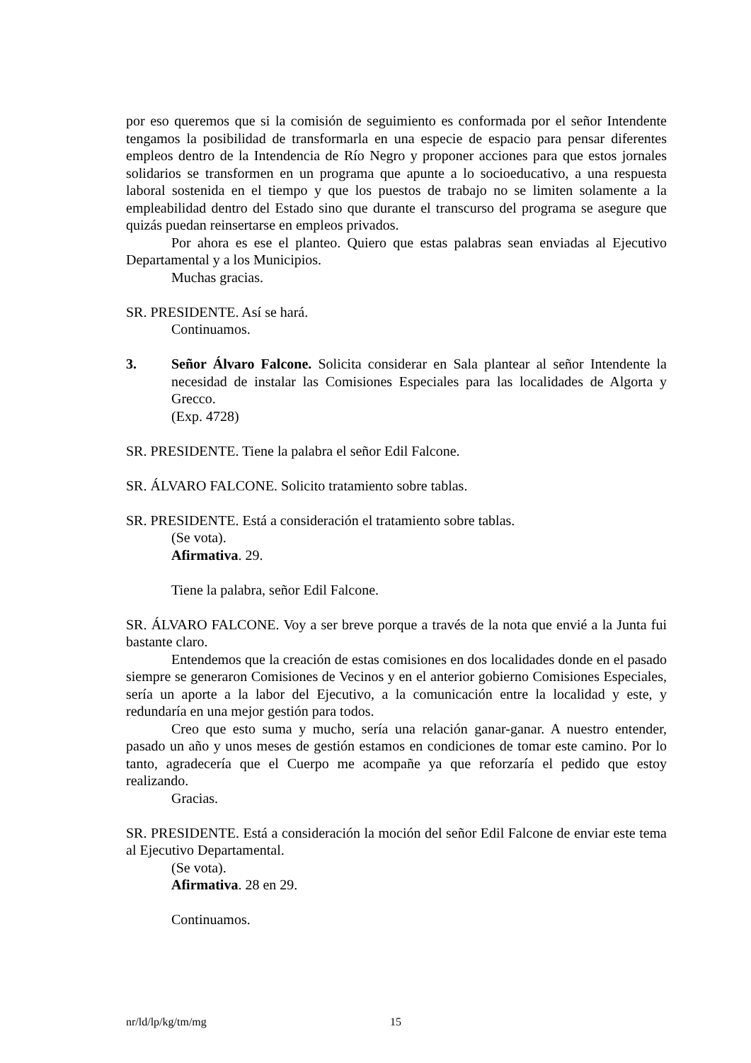por eso queremos que si la comisión de seguimiento es conformada por el señor Intendente tengamos la posibilidad de transformarla en una especie de espacio para pensar diferentes empleos dentro de la Intendencia de Río Negro y proponer acciones para que estos jornales solidarios se transformen en un programa que apunte a lo socioeducativo, a una respuesta laboral sostenida en el tiempo y que los puestos de trabajo no se limiten solamente a la empleabilidad dentro del Estado sino que durante el transcurso del programa se asegure que quizás puedan reinsertarse en empleos privados.
Por ahora es ese el planteo. Quiero que estas palabras sean enviadas al Ejecutivo Departamental y a los Municipios.
Muchas gracias.
SR. PRESIDENTE. Así se hará.
Continuamos.
3. Señor Álvaro Falcone. Solicita considerar en Sala plantear al señor Intendente la necesidad de instalar las Comisiones Especiales para las localidades de Algorta y Grecco.
(Exp. 4728)
SR. PRESIDENTE. Tiene la palabra el señor Edil Falcone.
SR. ÁLVARO FALCONE. Solicito tratamiento sobre tablas.
SR. PRESIDENTE. Está a consideración el tratamiento sobre tablas.
(Se vota).
Afirmativa. 29.
Tiene la palabra, señor Edil Falcone.
SR. ÁLVARO FALCONE. Voy a ser breve porque a través de la nota que envié a la Junta fui bastante claro.
Entendemos que la creación de estas comisiones en dos localidades donde en el pasado siempre se generaron Comisiones de Vecinos y en el anterior gobierno Comisiones Especiales, sería un aporte a la labor del Ejecutivo, a la comunicación entre la localidad y este, y redundaría en una mejor gestión para todos.
Creo que esto suma y mucho, sería una relación ganar-ganar. A nuestro entender, pasado un año y unos meses de gestión estamos en condiciones de tomar este camino. Por lo tanto, agradecería que el Cuerpo me acompañe ya que reforzaría el pedido que estoy realizando.
Gracias.
SR. PRESIDENTE. Está a consideración la moción del señor Edil Falcone de enviar este tema al Ejecutivo Departamental.
(Se vota).
Afirmativa. 28 en 29.
Continuamos.
nr/ld/lp/kg/tm/mg 15